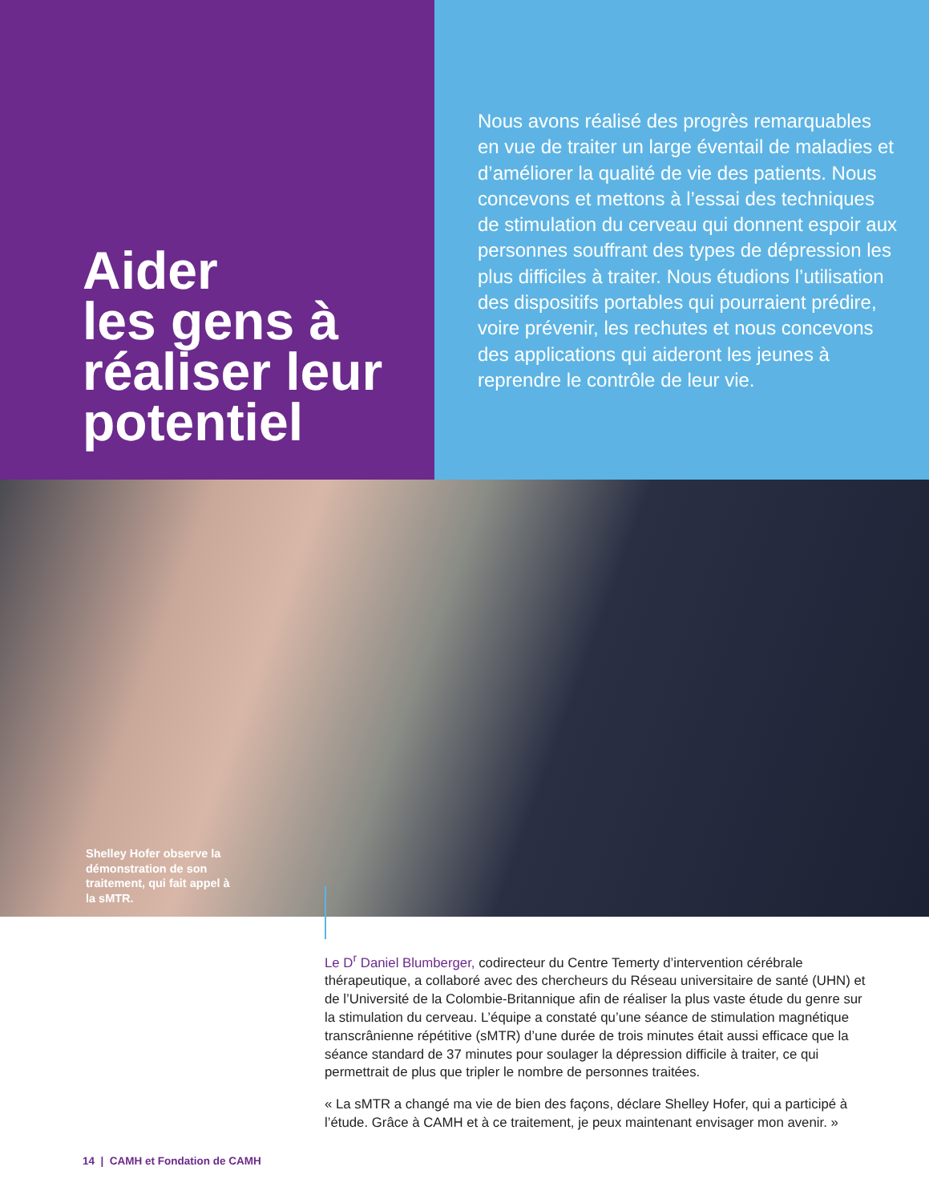Aider
les gens à réaliser leur potentiel
Nous avons réalisé des progrès remarquables en vue de traiter un large éventail de maladies et d’améliorer la qualité de vie des patients. Nous concevons et mettons à l’essai des techniques de stimulation du cerveau qui donnent espoir aux personnes souffrant des types de dépression les plus difficiles à traiter. Nous étudions l’utilisation des dispositifs portables qui pourraient prédire, voire prévenir, les rechutes et nous concevons des applications qui aideront les jeunes à reprendre le contrôle de leur vie.
Shelley Hofer observe la démonstration de son traitement, qui fait appel à la sMTR.
Le D<sup>r</sup> Daniel Blumberger, codirecteur du Centre Temerty d’intervention cérébrale thérapeutique, a collaboré avec des chercheurs du Réseau universitaire de santé (UHN) et de l’Université de la Colombie-Britannique afin de réaliser la plus vaste étude du genre sur la stimulation du cerveau. L’équipe a constaté qu’une séance de stimulation magnétique transcrânienne répétitive (sMTR) d’une durée de trois minutes était aussi efficace que la séance standard de 37 minutes pour soulager la dépression difficile à traiter, ce qui permettrait de plus que tripler le nombre de personnes traitées.
« La sMTR a changé ma vie de bien des façons, déclare Shelley Hofer, qui a participé à l’étude. Grâce à CAMH et à ce traitement, je peux maintenant envisager mon avenir. »
14 | CAMH et Fondation de CAMH